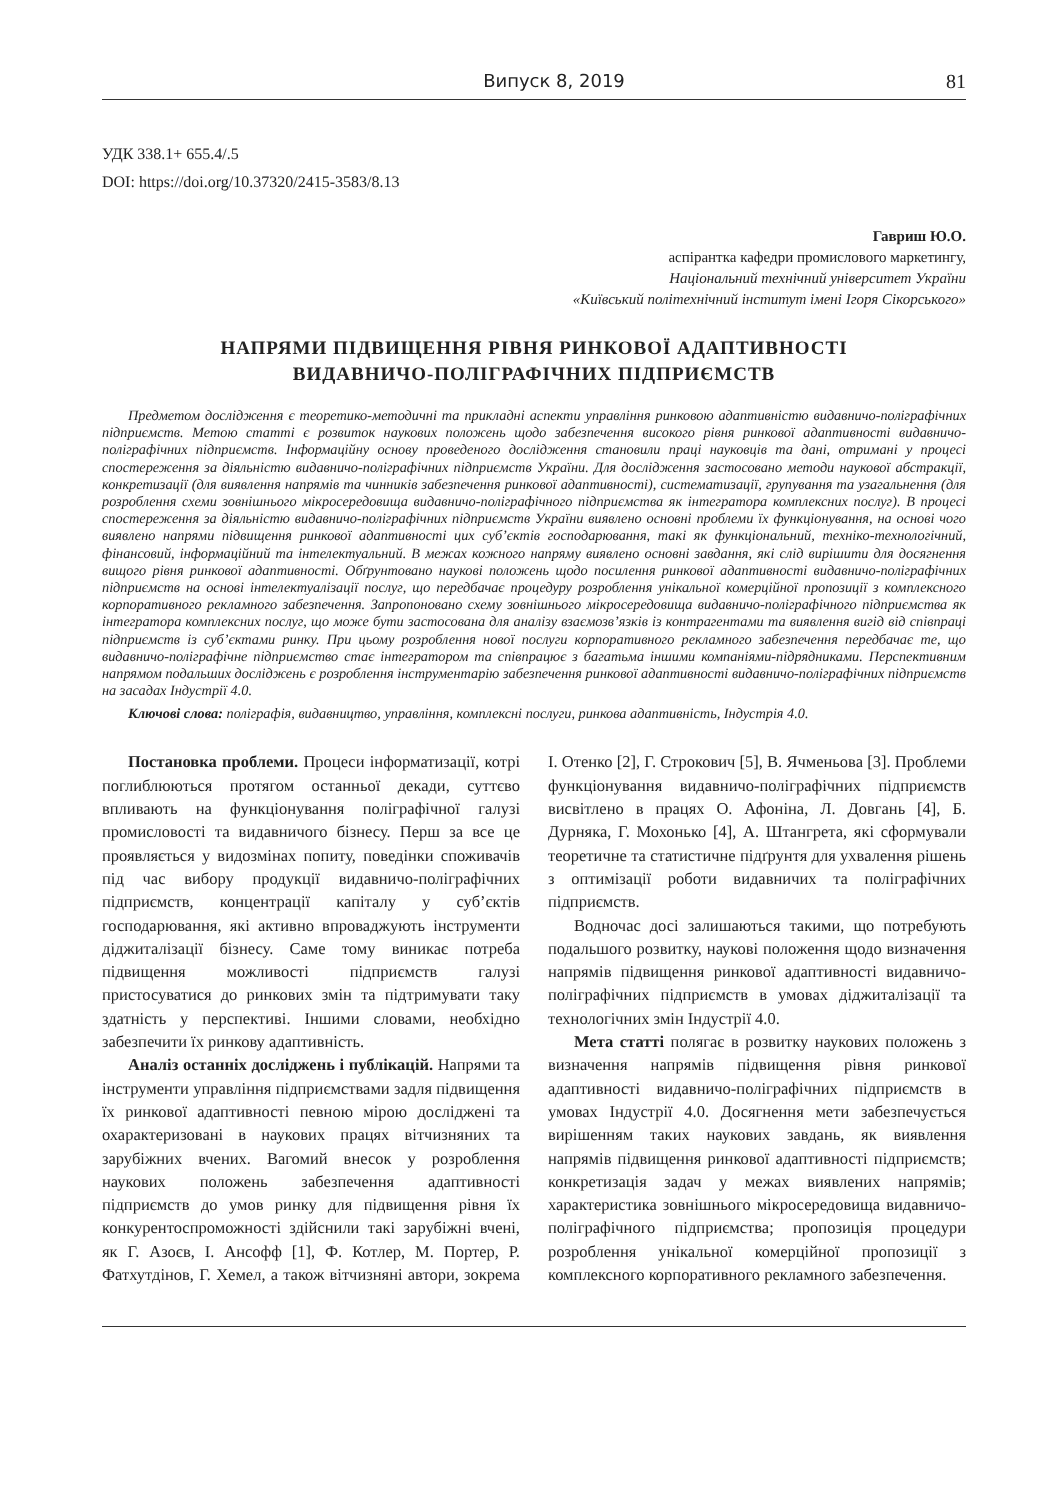Випуск 8, 2019 81
УДК 338.1+ 655.4/.5
DOI: https://doi.org/10.37320/2415-3583/8.13
Гавриш Ю.О.
аспірантка кафедри промислового маркетингу,
Національний технічний університет України
«Київський політехнічний інститут імені Ігоря Сікорського»
НАПРЯМИ ПІДВИЩЕННЯ РІВНЯ РИНКОВОЇ АДАПТИВНОСТІ
ВИДАВНИЧО-ПОЛІГРАФІЧНИХ ПІДПРИЄМСТВ
Предметом дослідження є теоретико-методичні та прикладні аспекти управління ринковою адаптивністю видавничо-поліграфічних підприємств. Метою статті є розвиток наукових положень щодо забезпечення високого рівня ринкової адаптивності видавничо-поліграфічних підприємств. Інформаційну основу проведеного дослідження становили праці науковців та дані, отримані у процесі спостереження за діяльністю видавничо-поліграфічних підприємств України. Для дослідження застосовано методи наукової абстракції, конкретизації (для виявлення напрямів та чинників забезпечення ринкової адаптивності), систематизації, групування та узагальнення (для розроблення схеми зовнішнього мікросередовища видавничо-поліграфічного підприємства як інтегратора комплексних послуг). В процесі спостереження за діяльністю видавничо-поліграфічних підприємств України виявлено основні проблеми їх функціонування, на основі чого виявлено напрями підвищення ринкової адаптивності цих суб’єктів господарювання, такі як функціональний, техніко-технологічний, фінансовий, інформаційний та інтелектуальний. В межах кожного напряму виявлено основні завдання, які слід вирішити для досягнення вищого рівня ринкової адаптивності. Обґрунтовано наукові положень щодо посилення ринкової адаптивності видавничо-поліграфічних підприємств на основі інтелектуалізації послуг, що передбачає процедуру розроблення унікальної комерційної пропозиції з комплексного корпоративного рекламного забезпечення. Запропоновано схему зовнішнього мікросередовища видавничо-поліграфічного підприємства як інтегратора комплексних послуг, що може бути застосована для аналізу взаємозв’язків із контрагентами та виявлення вигід від співпраці підприємств із суб’єктами ринку. При цьому розроблення нової послуги корпоративного рекламного забезпечення передбачає те, що видавничо-поліграфічне підприємство стає інтегратором та співпрацює з багатьма іншими компаніями-підрядниками. Перспективним напрямом подальших досліджень є розроблення інструментарію забезпечення ринкової адаптивності видавничо-поліграфічних підприємств на засадах Індустрії 4.0.
Ключові слова: поліграфія, видавництво, управління, комплексні послуги, ринкова адаптивність, Індустрія 4.0.
Постановка проблеми. Процеси інформатизації, котрі поглиблюються протягом останньої декади, суттєво впливають на функціонування поліграфічної галузі промисловості та видавничого бізнесу. Перш за все це проявляється у видозмінах попиту, поведінки споживачів під час вибору продукції видавничо-поліграфічних підприємств, концентрації капіталу у суб’єктів господарювання, які активно впроваджують інструменти діджиталізації бізнесу. Саме тому виникає потреба підвищення можливості підприємств галузі пристосуватися до ринкових змін та підтримувати таку здатність у перспективі. Іншими словами, необхідно забезпечити їх ринкову адаптивність.
Аналіз останніх досліджень і публікацій. Напрями та інструменти управління підприємствами задля підвищення їх ринкової адаптивності певною мірою досліджені та охарактеризовані в наукових працях вітчизняних та зарубіжних вчених. Вагомий внесок у розроблення наукових положень забезпечення адаптивності підприємств до умов ринку для підвищення рівня їх конкурентоспроможності здійснили такі зарубіжні вчені, як Г. Азоєв, І. Ансофф [1], Ф. Котлер, М. Портер, Р. Фатхутдінов, Г. Хемел, а також вітчизняні автори, зокрема І. Отенко [2], Г. Строкович [5], В. Ячменьова [3]. Проблеми функціонування видавничо-поліграфічних підприємств висвітлено в працях О. Афоніна, Л. Довгань [4], Б. Дурняка, Г. Мохонько [4], А. Штангрета, які сформували теоретичне та статистичне підґрунтя для ухвалення рішень з оптимізації роботи видавничих та поліграфічних підприємств.
Водночас досі залишаються такими, що потребують подальшого розвитку, наукові положення щодо визначення напрямів підвищення ринкової адаптивності видавничо-поліграфічних підприємств в умовах діджиталізації та технологічних змін Індустрії 4.0.
Мета статті полягає в розвитку наукових положень з визначення напрямів підвищення рівня ринкової адаптивності видавничо-поліграфічних підприємств в умовах Індустрії 4.0. Досягнення мети забезпечується вирішенням таких наукових завдань, як виявлення напрямів підвищення ринкової адаптивності підприємств; конкретизація задач у межах виявлених напрямів; характеристика зовнішнього мікросередовища видавничо-поліграфічного підприємства; пропозиція процедури розроблення унікальної комерційної пропозиції з комплексного корпоративного рекламного забезпечення.